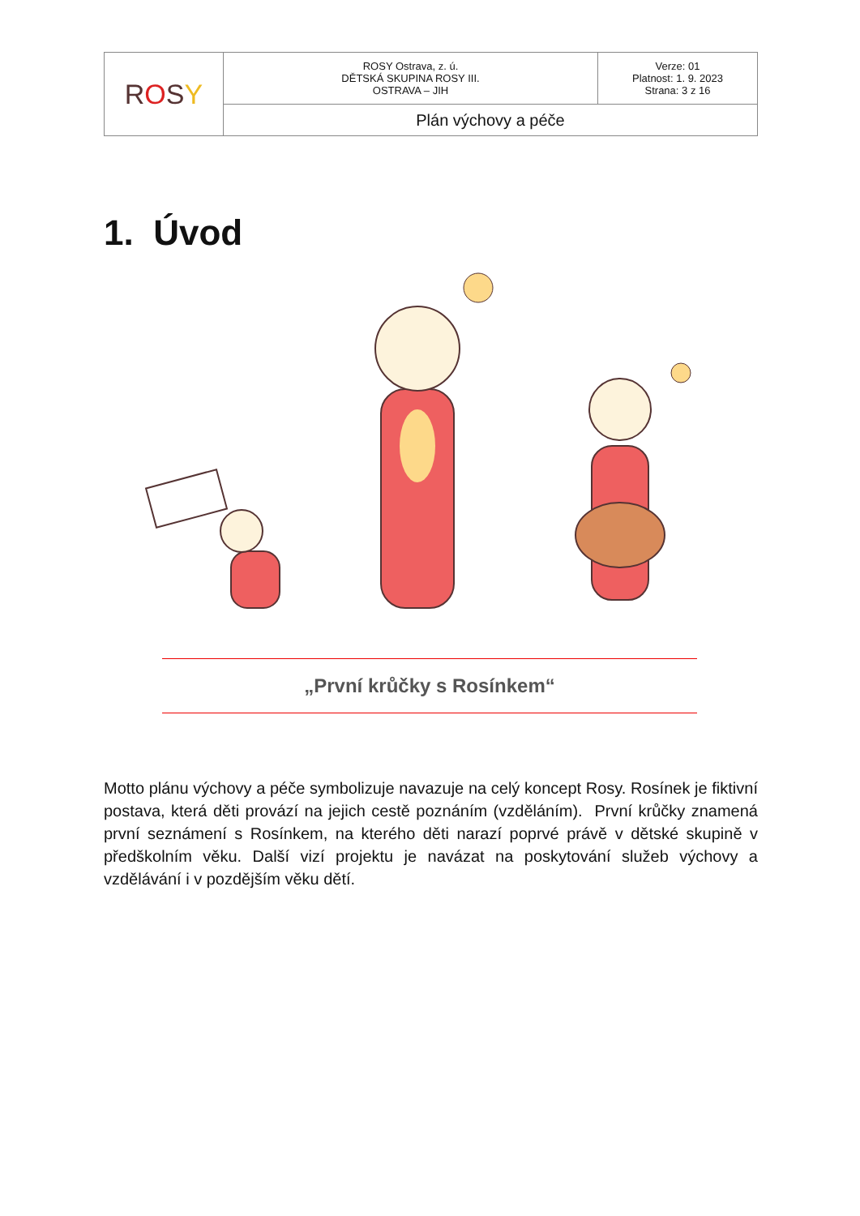| R O S Y | ROSY Ostrava, z. ú. DĚTSKÁ SKUPINA ROSY III. OSTRAVA – JIH | Verze: 01 Platnost: 1. 9. 2023 Strana: 3 z 16 |
| | Plán výchovy a péče | |
1. Úvod
„První krůčky s Rosínkem“
Motto plánu výchovy a péče symbolizuje navazuje na celý koncept Rosy. Rosínek je fiktivní postava, která děti provází na jejich cestě poznáním (vzděláním). První krůčky znamená první seznámení s Rosínkem, na kterého děti narazí poprvé právě v dětské skupině v předškolním věku. Další vizí projektu je navázat na poskytování služeb výchovy a vzdělávání i v pozdějším věku dětí.